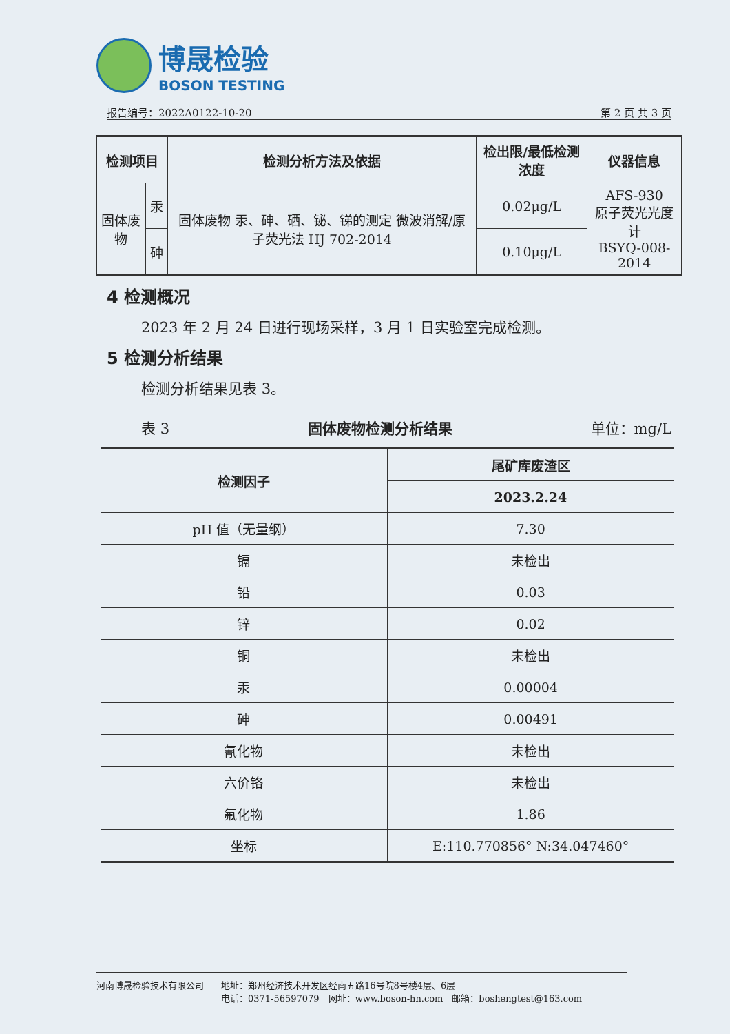博晟检验
BOSON TESTING
报告编号：2022A0122-10-20 第 2 页 共 3 页
| 检测项目 | | 检测分析方法及依据 | 检出限/最低检测浓度 | 仪器信息 |
| --- | --- | --- | --- | --- |
| 固体废物 | 汞 | 固体废物 汞、砷、硒、铋、锑的测定 微波消解/原子荧光法 HJ 702-2014 | 0.02μg/L | AFS-930 原子荧光光度计 BSYQ-008-2014 |
| | 砷 | | 0.10μg/L | |
4 检测概况
2023 年 2 月 24 日进行现场采样，3 月 1 日实验室完成检测。
5 检测分析结果
检测分析结果见表 3。
表 3 固体废物检测分析结果 单位：mg/L
| 检测因子 | 尾矿库废渣区 |
| --- | --- |
| | 2023.2.24 |
| pH 值（无量纲） | 7.30 |
| 镉 | 未检出 |
| 铅 | 0.03 |
| 锌 | 0.02 |
| 铜 | 未检出 |
| 汞 | 0.00004 |
| 砷 | 0.00491 |
| 氰化物 | 未检出 |
| 六价铬 | 未检出 |
| 氟化物 | 1.86 |
| 坐标 | E:110.770856° N:34.047460° |
河南博晟检验技术有限公司 地址：郑州经济技术开发区经南五路16号院8号楼4层、6层
电话：0371-56597079　网址：www.boson-hn.com　邮箱：boshengtest@163.com